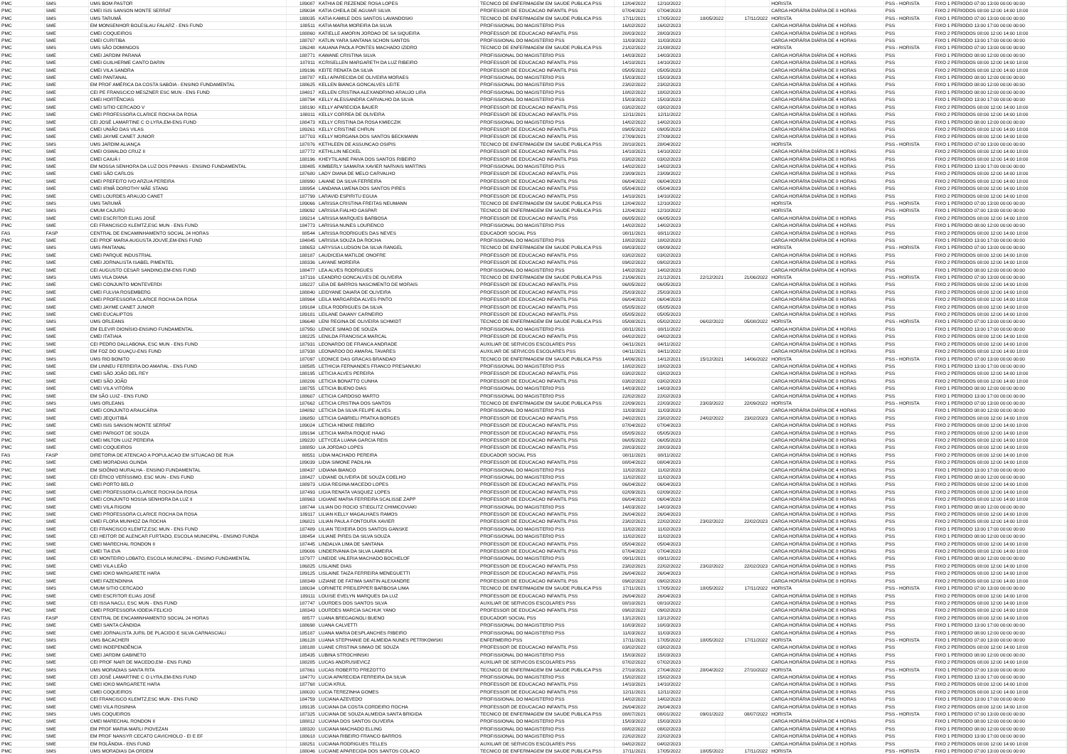| PMC | SMS | UMS BOM PASTOR | 189087 | KATHIA DE REZENDE ROSA LOPES | TECNICO DE ENFERMAGEM EM SAUDE PUBLICA PSS | 12/04/2022 | 12/10/2022 | | | HORISTA | PSS - HORISTA | FIXO 1 PERIODO 07:00 13:00 00:00 00:00 |
| PMC | SME | CMEI ISIS SANSON MONTE SERRAT | 189034 | KATIA CHEILA DE AGUIAR SILVA | PROFESSOR DE EDUCACAO INFANTIL PSS | 07/04/2022 | 07/04/2023 | | | CARGA HORÁRIA DIÁRIA DE 8 HORAS | PSS | FIXO 2 PERIODOS 08:00 12:00 14:00 18:00 |
| PMC | SMS | UMS TARUMÃ | 188035 | KATIA KAMILE DOS SANTOS LAVANDOSKI | TECNICO DE ENFERMAGEM EM SAUDE PUBLICA PSS | 17/11/2021 | 17/05/2022 | 18/05/2022 | 17/11/2022 | HORISTA | PSS - HORISTA | FIXO 1 PERIODO 07:00 13:00 00:00 00:00 |
| PMC | SME | EM MONSENHOR BOLESLAU FALARZ - ENS FUND | 188511 | KATIA MARIA MOREIRA DA SILVA | PROFISSIONAL DO MAGISTERIO PSS | 16/02/2022 | 16/02/2023 | | | CARGA HORÁRIA DIÁRIA DE 4 HORAS | PSS | FIXO 1 PERIODO 13:00 17:00 00:00 00:00 |
| PMC | SME | CMEI COQUEIROS | 188860 | KATIELLE AMORIN JORDAO DE SA SIQUEIRA | PROFESSOR DE EDUCACAO INFANTIL PSS | 28/03/2022 | 28/03/2023 | | | CARGA HORÁRIA DIÁRIA DE 8 HORAS | PSS | FIXO 2 PERIODOS 08:00 12:00 14:00 18:00 |
| PMC | SME | CMEI CURITIBA | 188707 | KATLIN YARA SANTANA SCHON SANTOS | PROFISSIONAL DO MAGISTERIO PSS | 11/03/2022 | 11/03/2023 | | | CARGA HORÁRIA DIÁRIA DE 4 HORAS | PSS | FIXO 1 PERIODO 13:00 17:00 00:00 00:00 |
| PMC | SMS | UMS SÃO DOMINGOS | 186248 | KAUANA PAOLA PONTES MACHADO IZIDRO | TECNICO DE ENFERMAGEM EM SAUDE PUBLICA PSS | 21/02/2022 | 21/08/2022 | | | HORISTA | PSS - HORISTA | FIXO 1 PERIODO 07:00 13:00 00:00 00:00 |
| PMC | SME | CMEI JARDIM PARANÁ | 188771 | KAWANE CRISTINA SILVA | PROFISSIONAL DO MAGISTERIO PSS | 14/03/2022 | 14/03/2023 | | | CARGA HORÁRIA DIÁRIA DE 4 HORAS | PSS | FIXO 1 PERIODO 08:00 12:00 00:00 00:00 |
| PMC | SME | CMEI GUILHERME CANTO DARIN | 187811 | KCRISELLEN MARGARETH DA LUZ RIBEIRO | PROFESSOR DE EDUCACAO INFANTIL PSS | 14/10/2021 | 14/10/2022 | | | CARGA HORÁRIA DIÁRIA DE 8 HORAS | PSS | FIXO 2 PERIODOS 08:00 12:00 14:00 18:00 |
| PMC | SME | CMEI VILA SANDRA | 189196 | KEITE RENATA DA SILVA | PROFESSOR DE EDUCACAO INFANTIL PSS | 05/05/2022 | 05/05/2023 | | | CARGA HORÁRIA DIÁRIA DE 8 HORAS | PSS | FIXO 2 PERIODOS 08:00 12:00 14:00 18:00 |
| PMC | SME | CMEI PANTANAL | 188787 | KELI APARECIDA DE OLIVEIRA MORAES | PROFISSIONAL DO MAGISTERIO PSS | 15/03/2022 | 15/03/2023 | | | CARGA HORÁRIA DIÁRIA DE 4 HORAS | PSS | FIXO 1 PERIODO 08:00 12:00 00:00 00:00 |
| PMC | SME | EM PROF AMÉRICA DA COSTA SABÓIA - ENSINO FUNDAMENTAL | 188625 | KELLEN BIANCA GONCALVES LEITE | PROFISSIONAL DO MAGISTERIO PSS | 23/02/2022 | 23/02/2023 | | | CARGA HORÁRIA DIÁRIA DE 4 HORAS | PSS | FIXO 1 PERIODO 08:00 12:00 00:00 00:00 |
| PMC | SME | CEI PE FRANSCICO MESZNER ESC MUN - ENS FUND | 184817 | KELLEN CRISTINA ALEXANDRINO ARAUJO LIRA | PROFISSIONAL DO MAGISTERIO PSS | 18/02/2022 | 18/02/2023 | | | CARGA HORÁRIA DIÁRIA DE 4 HORAS | PSS | FIXO 1 PERIODO 08:00 12:00 00:00 00:00 |
| PMC | SME | CMEI HORTÊNCIAS | 188794 | KELLY ALESSANDRA CARVALHO DA SILVA | PROFISSIONAL DO MAGISTERIO PSS | 15/03/2022 | 15/03/2023 | | | CARGA HORÁRIA DIÁRIA DE 4 HORAS | PSS | FIXO 1 PERIODO 13:00 17:00 00:00 00:00 |
| PMC | SME | CMEI SITIO CERCADO V | 188190 | KELLY APARECIDA BAUER | PROFESSOR DE EDUCACAO INFANTIL PSS | 03/02/2022 | 03/02/2023 | | | CARGA HORÁRIA DIÁRIA DE 8 HORAS | PSS | FIXO 2 PERIODOS 08:00 12:00 14:00 18:00 |
| PMC | SME | CMEI PROFESSORA CLARICE ROCHA DA ROSA | 188011 | KELLY CORREA DE OLIVEIRA | PROFESSOR DE EDUCACAO INFANTIL PSS | 12/11/2021 | 12/11/2022 | | | CARGA HORÁRIA DIÁRIA DE 8 HORAS | PSS | FIXO 2 PERIODOS 08:00 12:00 14:00 18:00 |
| PMC | SME | CEI JOSÉ LAMARTINE C O LYRA,EM-ENS FUND | 188473 | KELLY CRISTINA DA ROSA KMIECZIK | PROFISSIONAL DO MAGISTERIO PSS | 14/02/2022 | 14/02/2023 | | | CARGA HORÁRIA DIÁRIA DE 4 HORAS | PSS | FIXO 1 PERIODO 08:00 12:00 00:00 00:00 |
| PMC | SME | CMEI UNIÃO DAS VILAS | 189261 | KELLY CRISTINE CHRUN | PROFESSOR DE EDUCACAO INFANTIL PSS | 09/05/2022 | 09/05/2023 | | | CARGA HORÁRIA DIÁRIA DE 8 HORAS | PSS | FIXO 2 PERIODOS 08:00 12:00 14:00 18:00 |
| PMC | SME | CMEI JAYME CANET JUNIOR | 187703 | KELLY MORGANA DOS SANTOS BECKMANN | PROFESSOR DE EDUCACAO INFANTIL PSS | 27/09/2021 | 27/09/2022 | | | CARGA HORÁRIA DIÁRIA DE 8 HORAS | PSS | FIXO 2 PERIODOS 08:00 12:00 14:00 18:00 |
| PMC | SMS | UMS JARDIM ALIANÇA | 187876 | KETHLEEN DE ASSUNCAO OSIPIS | TECNICO DE ENFERMAGEM EM SAUDE PUBLICA PSS | 28/10/2021 | 28/04/2022 | | | HORISTA | PSS - HORISTA | FIXO 1 PERIODO 07:00 13:00 00:00 00:00 |
| PMC | SME | CMEI OSWALDO CRUZ II | 187772 | KETHLLIN NECKEL | PROFESSOR DE EDUCACAO INFANTIL PSS | 14/10/2021 | 14/10/2022 | | | CARGA HORÁRIA DIÁRIA DE 8 HORAS | PSS | FIXO 2 PERIODOS 08:00 12:00 14:00 18:00 |
| PMC | SME | CMEI CAIUÁ I | 188196 | KHEYTILAINE PAIVA DOS SANTOS RIBEIRO | PROFESSOR DE EDUCACAO INFANTIL PSS | 03/02/2022 | 03/02/2023 | | | CARGA HORÁRIA DIÁRIA DE 8 HORAS | PSS | FIXO 2 PERIODOS 08:00 12:00 14:00 18:00 |
| PMC | SME | EM NOSSA SENHORA DA LUZ DOS PINHAIS - ENSINO FUNDAMENTAL | 188485 | KIMBERLY SAMARIA XAVIER NARVAIS MARTINS | PROFISSIONAL DO MAGISTERIO PSS | 14/02/2022 | 14/02/2023 | | | CARGA HORÁRIA DIÁRIA DE 4 HORAS | PSS | FIXO 1 PERIODO 13:00 17:00 00:00 00:00 |
| PMC | SME | CMEI SÃO CARLOS | 187680 | LADY DIANA DE MELO CARVALHO | PROFESSOR DE EDUCACAO INFANTIL PSS | 23/09/2021 | 23/09/2022 | | | CARGA HORÁRIA DIÁRIA DE 8 HORAS | PSS | FIXO 2 PERIODOS 08:00 12:00 14:00 18:00 |
| PMC | SME | CMEI PREFEITO IVO ARZUA PEREIRA | 188990 | LAIANE DA SILVA FERREIRA | PROFESSOR DE EDUCACAO INFANTIL PSS | 06/04/2022 | 06/04/2023 | | | CARGA HORÁRIA DIÁRIA DE 8 HORAS | PSS | FIXO 2 PERIODOS 08:00 12:00 14:00 18:00 |
| PMC | SME | CMEI IRMÃ DOROTHY MÃE STANG | 188954 | LANDANA LWENA DOS SANTOS PIRES | PROFESSOR DE EDUCACAO INFANTIL PSS | 05/04/2022 | 05/04/2023 | | | CARGA HORÁRIA DIÁRIA DE 8 HORAS | PSS | FIXO 2 PERIODOS 08:00 12:00 14:00 18:00 |
| PMC | SME | CMEI LOURDES ARAUJO CANET | 187799 | LARAVID ESPIRITU EGUIA | PROFESSOR DE EDUCACAO INFANTIL PSS | 14/10/2021 | 14/10/2022 | | | CARGA HORÁRIA DIÁRIA DE 8 HORAS | PSS | FIXO 2 PERIODOS 08:00 12:00 14:00 18:00 |
| PMC | SMS | UMS TARUMÃ | 189066 | LARISSA CRISTINA FREITAS NEUMANN | TECNICO DE ENFERMAGEM EM SAUDE PUBLICA PSS | 12/04/2022 | 12/10/2022 | | | HORISTA | PSS - HORISTA | FIXO 1 PERIODO 07:00 13:00 00:00 00:00 |
| PMC | SMS | CMUM CAJURÚ | 189092 | LARISSA FIALHO GASPAR | TECNICO DE ENFERMAGEM EM SAUDE PUBLICA PSS | 12/04/2022 | 12/10/2022 | | | HORISTA | PSS - HORISTA | FIXO 1 PERIODO 07:00 13:00 00:00 00:00 |
| PMC | SME | CMEI ESCRITOR ELIAS JOSÉ | 189214 | LARISSA MARQUES BARBOSA | PROFESSOR DE EDUCACAO INFANTIL PSS | 06/05/2022 | 06/05/2023 | | | CARGA HORÁRIA DIÁRIA DE 8 HORAS | PSS | FIXO 2 PERIODOS 08:00 12:00 14:00 18:00 |
| PMC | SME | CEI FRANCISCO KLEMTZ,ESC MUN - ENS FUND | 184773 | LARISSA NUNES LOURENCO | PROFISSIONAL DO MAGISTERIO PSS | 14/02/2022 | 14/02/2023 | | | CARGA HORÁRIA DIÁRIA DE 4 HORAS | PSS | FIXO 1 PERIODO 08:00 12:00 00:00 00:00 |
| FAS | FASP | CENTRAL DE ENCAMINHAMENTO SOCIAL 24 HORAS | 88544 | LARISSA RODRIGUES DAS NEVES | EDUCADOR SOCIAL PSS | 08/11/2021 | 08/11/2022 | | | CARGA HORÁRIA DIÁRIA DE 8 HORAS | PSS | FIXO 2 PERIODOS 08:00 12:00 14:00 18:00 |
| PMC | SME | CEI PROF MARIA AUGUSTA JOUVE,EM-ENS FUND | 184845 | LARISSA SOUZA DA ROCHA | PROFISSIONAL DO MAGISTERIO PSS | 18/02/2022 | 18/02/2023 | | | CARGA HORÁRIA DIÁRIA DE 4 HORAS | PSS | FIXO 1 PERIODO 13:00 17:00 00:00 00:00 |
| PMC | SMS | UMS PANTANAL | 188653 | LARYSSA LUDSON DA SILVA RANGEL | TECNICO DE ENFERMAGEM EM SAUDE PUBLICA PSS | 09/03/2022 | 09/09/2022 | | | HORISTA | PSS - HORISTA | FIXO 1 PERIODO 07:00 13:00 00:00 00:00 |
| PMC | SME | CMEI PARQUE INDUSTRIAL | 188187 | LAUDICEIA MATILDE ONOFRE | PROFESSOR DE EDUCACAO INFANTIL PSS | 03/02/2022 | 03/02/2023 | | | CARGA HORÁRIA DIÁRIA DE 8 HORAS | PSS | FIXO 2 PERIODOS 08:00 12:00 14:00 18:00 |
| PMC | SME | CMEI JORNALISTA ISABEL PIMENTEL | 188336 | LAYANE MOREIRA | PROFESSOR DE EDUCACAO INFANTIL PSS | 09/02/2022 | 09/02/2023 | | | CARGA HORÁRIA DIÁRIA DE 8 HORAS | PSS | FIXO 2 PERIODOS 08:00 12:00 14:00 18:00 |
| PMC | SME | CEI AUGUSTO CESAR SANDINO,EM-ENS FUND | 188477 | LEA ALVES RODRIGUES | PROFISSIONAL DO MAGISTERIO PSS | 14/02/2022 | 14/02/2023 | | | CARGA HORÁRIA DIÁRIA DE 4 HORAS | PSS | FIXO 1 PERIODO 08:00 12:00 00:00 00:00 |
| PMC | SMS | UMS VILA DIANA | 187116 | LEANDRO GONCALVES DE OLIVEIRA | TECNICO DE ENFERMAGEM EM SAUDE PUBLICA PSS | 21/06/2021 | 21/12/2021 | 22/12/2021 | 21/06/2022 | HORISTA | PSS - HORISTA | FIXO 1 PERIODO 07:00 13:00 00:00 00:00 |
| PMC | SME | CMEI CONJUNTO MONTEVERDI | 189227 | LEIA DE BARROS NASCIMENTO DE MORAIS | PROFESSOR DE EDUCACAO INFANTIL PSS | 06/05/2022 | 06/05/2023 | | | CARGA HORÁRIA DIÁRIA DE 8 HORAS | PSS | FIXO 2 PERIODOS 08:00 12:00 14:00 18:00 |
| PMC | SME | CMEI FULVIA ROSEMBERG | 188840 | LEIDYANE DAIARA DE OLIVEIRA | PROFESSOR DE EDUCACAO INFANTIL PSS | 25/03/2022 | 25/03/2023 | | | CARGA HORÁRIA DIÁRIA DE 8 HORAS | PSS | FIXO 2 PERIODOS 08:00 12:00 14:00 18:00 |
| PMC | SME | CMEI PROFESSORA CLARICE ROCHA DA ROSA | 188964 | LEILA MARGARIDA ALVES PINTO | PROFESSOR DE EDUCACAO INFANTIL PSS | 06/04/2022 | 06/04/2023 | | | CARGA HORÁRIA DIÁRIA DE 8 HORAS | PSS | FIXO 2 PERIODOS 08:00 12:00 14:00 18:00 |
| PMC | SME | CMEI JAYME CANET JUNIOR | 189184 | LEILA RODRIGUES DA SILVA | PROFESSOR DE EDUCACAO INFANTIL PSS | 05/05/2022 | 05/05/2023 | | | CARGA HORÁRIA DIÁRIA DE 8 HORAS | PSS | FIXO 2 PERIODOS 08:00 12:00 14:00 18:00 |
| PMC | SME | CMEI EUCALIPTOS | 189181 | LEILANE DAIANY CARNEIRO | PROFESSOR DE EDUCACAO INFANTIL PSS | 05/05/2022 | 05/05/2023 | | | CARGA HORÁRIA DIÁRIA DE 8 HORAS | PSS | FIXO 2 PERIODOS 08:00 12:00 14:00 18:00 |
| PMC | SMS | UMS ORLEANS | 186648 | LENI REGINA DE OLIVEIRA SCHMIDT | TECNICO DE ENFERMAGEM EM SAUDE PUBLICA PSS | 05/08/2021 | 05/02/2022 | 06/02/2022 | 05/08/2022 | HORISTA | PSS - HORISTA | FIXO 1 PERIODO 07:00 13:00 00:00 00:00 |
| PMC | SME | EM ELEVIR DIONÍSIO-ENSINO FUNDAMENTAL | 187950 | LENICE SIMAO DE SOUZA | PROFISSIONAL DO MAGISTERIO PSS | 08/11/2021 | 08/11/2022 | | | CARGA HORÁRIA DIÁRIA DE 4 HORAS | PSS | FIXO 1 PERIODO 13:00 17:00 00:00 00:00 |
| PMC | SME | CMEI ITATIAIA | 188225 | LENILDA FRANCISCA MARCAL | PROFESSOR DE EDUCACAO INFANTIL PSS | 04/02/2022 | 04/02/2023 | | | CARGA HORÁRIA DIÁRIA DE 8 HORAS | PSS | FIXO 2 PERIODOS 08:00 12:00 14:00 18:00 |
| PMC | SME | CEI PEDRO DALLABONA, ESC MUN - ENS FUND | 187931 | LEONARDO DE FRANCA ANDRADE | AUXILIAR DE SERVICOS ESCOLARES PSS | 04/11/2021 | 04/11/2022 | | | CARGA HORÁRIA DIÁRIA DE 8 HORAS | PSS | FIXO 2 PERIODOS 08:00 12:00 14:00 18:00 |
| PMC | SME | EM FOZ DO IGUAÇU-ENS FUND | 187938 | LEONARDO DO AMARAL TAVARES | AUXILIAR DE SERVICOS ESCOLARES PSS | 04/11/2021 | 04/11/2022 | | | CARGA HORÁRIA DIÁRIA DE 8 HORAS | PSS | FIXO 2 PERIODOS 08:00 12:00 14:00 18:00 |
| PMC | SMS | UMS RIO BONITO | 187097 | LEONICE DAS GRACAS BRANDAO | TECNICO DE ENFERMAGEM EM SAUDE PUBLICA PSS | 14/06/2021 | 14/12/2021 | 15/12/2021 | 14/06/2022 | HORISTA | PSS - HORISTA | FIXO 1 PERIODO 07:00 13:00 00:00 00:00 |
| PMC | SME | EM LINNEU FERREIRA DO AMARAL - ENS FUND | 188585 | LETHICIA FERNANDES FRANCO PRESANIUKI | PROFISSIONAL DO MAGISTERIO PSS | 18/02/2022 | 18/02/2023 | | | CARGA HORÁRIA DIÁRIA DE 4 HORAS | PSS | FIXO 1 PERIODO 13:00 17:00 00:00 00:00 |
| PMC | SME | CMEI SÃO JOÃO DEL REY | 188195 | LETICIA ALVES PEREIRA | PROFESSOR DE EDUCACAO INFANTIL PSS | 03/02/2022 | 03/02/2023 | | | CARGA HORÁRIA DIÁRIA DE 8 HORAS | PSS | FIXO 2 PERIODOS 08:00 12:00 14:00 18:00 |
| PMC | SME | CMEI SÃO JOÃO | 188206 | LETICIA BONATTO CUNHA | PROFESSOR DE EDUCACAO INFANTIL PSS | 03/02/2022 | 03/02/2023 | | | CARGA HORÁRIA DIÁRIA DE 8 HORAS | PSS | FIXO 2 PERIODOS 08:00 12:00 14:00 18:00 |
| PMC | SME | CMEI VILA VITÓRIA | 188755 | LETICIA BUENO DIAS | PROFISSIONAL DO MAGISTERIO PSS | 14/03/2022 | 14/03/2023 | | | CARGA HORÁRIA DIÁRIA DE 4 HORAS | PSS | FIXO 1 PERIODO 08:00 12:00 00:00 00:00 |
| PMC | SME | EM SÃO LUIZ - ENS FUND | 188607 | LETICIA CARDOSO MARTO | PROFISSIONAL DO MAGISTERIO PSS | 22/02/2022 | 22/02/2023 | | | CARGA HORÁRIA DIÁRIA DE 4 HORAS | PSS | FIXO 1 PERIODO 13:00 17:00 00:00 00:00 |
| PMC | SMS | UMS ORLEANS | 187662 | LETICIA CRISTINA DOS SANTOS | TECNICO DE ENFERMAGEM EM SAUDE PUBLICA PSS | 22/09/2021 | 22/03/2022 | 23/03/2022 | 22/09/2022 | HORISTA | PSS - HORISTA | FIXO 1 PERIODO 07:00 13:00 00:00 00:00 |
| PMC | SME | CMEI CONJUNTO ARAUCÁRIA | 184892 | LETICIA DA SILVA FELIPE ALVES | PROFISSIONAL DO MAGISTERIO PSS | 11/03/2022 | 11/03/2023 | | | CARGA HORÁRIA DIÁRIA DE 4 HORAS | PSS | FIXO 1 PERIODO 08:00 12:00 00:00 00:00 |
| PMC | SME | CMEI JEQUITIBÁ | 186850 | LETICIA GABRIELI PRATKA BORGES | PROFESSOR DE EDUCACAO INFANTIL PSS | 24/02/2021 | 23/02/2022 | 24/02/2022 | 23/02/2023 | CARGA HORÁRIA DIÁRIA DE 8 HORAS | PSS | FIXO 2 PERIODOS 08:00 12:00 14:00 18:00 |
| PMC | SME | CMEI ISIS SANSON MONTE SERRAT | 189024 | LETICIA HENKE RIBEIRO | PROFESSOR DE EDUCACAO INFANTIL PSS | 07/04/2022 | 07/04/2023 | | | CARGA HORÁRIA DIÁRIA DE 8 HORAS | PSS | FIXO 2 PERIODOS 08:00 12:00 14:00 18:00 |
| PMC | SME | CMEI PARIGOT DE SOUZA | 189194 | LETICIA MARIA ROQUE HAAG | PROFESSOR DE EDUCACAO INFANTIL PSS | 05/05/2022 | 05/05/2023 | | | CARGA HORÁRIA DIÁRIA DE 8 HORAS | PSS | FIXO 2 PERIODOS 08:00 12:00 14:00 18:00 |
| PMC | SME | CMEI MILTON LUIZ PEREIRA | 189220 | LETYCEA LUANA GARCIA REIS | PROFESSOR DE EDUCACAO INFANTIL PSS | 06/05/2022 | 06/05/2023 | | | CARGA HORÁRIA DIÁRIA DE 8 HORAS | PSS | FIXO 2 PERIODOS 08:00 12:00 14:00 18:00 |
| PMC | SME | CMEI COQUEIROS | 188850 | LIA JORDAO LOPES | PROFESSOR DE EDUCACAO INFANTIL PSS | 28/03/2022 | 28/03/2023 | | | CARGA HORÁRIA DIÁRIA DE 8 HORAS | PSS | FIXO 2 PERIODOS 08:00 12:00 14:00 18:00 |
| FAS | FASP | DIRETORIA DE ATENCAO A POPULACAO EM SITUACAO DE RUA | 88551 | LIDIA MACHADO PEREIRA | EDUCADOR SOCIAL PSS | 08/11/2021 | 08/11/2022 | | | CARGA HORÁRIA DIÁRIA DE 8 HORAS | PSS | FIXO 2 PERIODOS 08:00 12:00 14:00 18:00 |
| PMC | SME | CMEI MORADIAS OLINDA | 189039 | LIDIA SIMONE PADILHA | PROFESSOR DE EDUCACAO INFANTIL PSS | 08/04/2022 | 08/04/2023 | | | CARGA HORÁRIA DIÁRIA DE 8 HORAS | PSS | FIXO 2 PERIODOS 08:00 12:00 14:00 18:00 |
| PMC | SME | EM SIDÔNIO MURALHA - ENSINO FUNDAMENTAL | 188437 | LIDIANA BIANCO | PROFISSIONAL DO MAGISTERIO PSS | 11/02/2022 | 11/02/2023 | | | CARGA HORÁRIA DIÁRIA DE 4 HORAS | PSS | FIXO 1 PERIODO 13:00 17:00 00:00 00:00 |
| PMC | SME | CEI ÉRICO VERÍSSIMO, ESC MUN - ENS FUND | 188427 | LIDIANE OLIVEIRA DE SOUZA COELHO | PROFISSIONAL DO MAGISTERIO PSS | 11/02/2022 | 11/02/2023 | | | CARGA HORÁRIA DIÁRIA DE 4 HORAS | PSS | FIXO 1 PERIODO 08:00 12:00 00:00 00:00 |
| PMC | SME | CMEI PORTO BELO | 188973 | LIGIA REGINA MACEDO LOPES | PROFESSOR DE EDUCACAO INFANTIL PSS | 06/04/2022 | 06/04/2023 | | | CARGA HORÁRIA DIÁRIA DE 8 HORAS | PSS | FIXO 2 PERIODOS 08:00 12:00 14:00 18:00 |
| PMC | SME | CMEI PROFESSORA CLARICE ROCHA DA ROSA | 187493 | LIGIA RENATA VASQUEZ LOPES | PROFESSOR DE EDUCACAO INFANTIL PSS | 02/09/2021 | 02/09/2022 | | | CARGA HORÁRIA DIÁRIA DE 8 HORAS | PSS | FIXO 2 PERIODOS 08:00 12:00 14:00 18:00 |
| PMC | SME | CMEI CONJUNTO NOSSA SENHORA DA LUZ II | 188963 | LIGIANE MARIA FERREIRA SCALISSE ZAPP | PROFESSOR DE EDUCACAO INFANTIL PSS | 06/04/2022 | 06/04/2023 | | | CARGA HORÁRIA DIÁRIA DE 8 HORAS | PSS | FIXO 2 PERIODOS 08:00 12:00 14:00 18:00 |
| PMC | SME | CMEI VILA RIGONI | 188744 | LILIAN DO ROCIO STIEGLITZ CHIMICOVIAKI | PROFISSIONAL DO MAGISTERIO PSS | 14/03/2022 | 14/03/2023 | | | CARGA HORÁRIA DIÁRIA DE 4 HORAS | PSS | FIXO 1 PERIODO 08:00 12:00 00:00 00:00 |
| PMC | SME | CMEI PROFESSORA CLARICE ROCHA DA ROSA | 189117 | LILIAN KELLY MAGALHAES RAMOS | PROFESSOR DE EDUCACAO INFANTIL PSS | 26/04/2022 | 26/04/2023 | | | CARGA HORÁRIA DIÁRIA DE 8 HORAS | PSS | FIXO 2 PERIODOS 08:00 12:00 14:00 18:00 |
| PMC | SME | CMEI FLORA MUNHOZ DA ROCHA | 186821 | LILIAN PAULA FONTOURA XAVIER | PROFESSOR DE EDUCACAO INFANTIL PSS | 23/02/2021 | 22/02/2022 | 23/02/2022 | 22/02/2023 | CARGA HORÁRIA DIÁRIA DE 8 HORAS | PSS | FIXO 2 PERIODOS 08:00 12:00 14:00 18:00 |
| PMC | SME | CEI FRANCISCO KLEMTZ,ESC MUN - ENS FUND | 187489 | LILIAN TEIXEIRA DOS SANTOS GANSKE | PROFISSIONAL DO MAGISTERIO PSS | 11/02/2022 | 11/02/2023 | | | CARGA HORÁRIA DIÁRIA DE 4 HORAS | PSS | FIXO 1 PERIODO 13:00 17:00 00:00 00:00 |
| PMC | SME | CEI HEITOR DE ALENCAR FURTADO, ESCOLA MUNICIPAL - ENSINO FUNDA | 188454 | LILIANE PIRES DA SILVA SOUZA | PROFISSIONAL DO MAGISTERIO PSS | 11/02/2022 | 11/02/2023 | | | CARGA HORÁRIA DIÁRIA DE 4 HORAS | PSS | FIXO 1 PERIODO 08:00 12:00 00:00 00:00 |
| PMC | SME | CMEI MARECHAL RONDON II | 187445 | LINDALVA LIMA DE SANTANA | PROFESSOR DE EDUCACAO INFANTIL PSS | 05/04/2022 | 05/04/2023 | | | CARGA HORÁRIA DIÁRIA DE 8 HORAS | PSS | FIXO 2 PERIODOS 08:00 12:00 14:00 18:00 |
| PMC | SME | CMEI TIA EVA | 189006 | LINDERVANIA DA SILVA LAMEIRA | PROFESSOR DE EDUCACAO INFANTIL PSS | 07/04/2022 | 07/04/2023 | | | CARGA HORÁRIA DIÁRIA DE 8 HORAS | PSS | FIXO 2 PERIODOS 08:00 12:00 14:00 18:00 |
| PMC | SME | CEI MONTEIRO LOBATO, ESCOLA MUNICIPAL - ENSINO FUNDAMENTAL | 187977 | LINEIDE VALERIA MACHADO BOCHELOF | PROFISSIONAL DO MAGISTERIO PSS | 09/11/2021 | 09/11/2022 | | | CARGA HORÁRIA DIÁRIA DE 4 HORAS | PSS | FIXO 1 PERIODO 08:00 12:00 00:00 00:00 |
| PMC | SME | CMEI VILA LEÃO | 186825 | LISLAINE DIAS | PROFESSOR DE EDUCACAO INFANTIL PSS | 23/02/2021 | 22/02/2022 | 23/02/2022 | 22/02/2023 | CARGA HORÁRIA DIÁRIA DE 8 HORAS | PSS | FIXO 2 PERIODOS 08:00 12:00 14:00 18:00 |
| PMC | SME | CMEI IOKO MARGARETE HARA | 189125 | LISLAINE TAIZA FERREIRA MENEGUETTI | PROFESSOR DE EDUCACAO INFANTIL PSS | 26/04/2022 | 26/04/2023 | | | CARGA HORÁRIA DIÁRIA DE 8 HORAS | PSS | FIXO 2 PERIODOS 08:00 12:00 14:00 18:00 |
| PMC | SME | CMEI FAZENDINHA | 188349 | LIZIANE DE FATIMA SANTIN ALEXANDRE | PROFESSOR DE EDUCACAO INFANTIL PSS | 09/02/2022 | 09/02/2023 | | | CARGA HORÁRIA DIÁRIA DE 8 HORAS | PSS | FIXO 2 PERIODOS 08:00 12:00 14:00 18:00 |
| PMC | SMS | CMUM SITIO CERCADO | 188034 | LORINETE PREILEPPER BARBOSA LIMA | TECNICO DE ENFERMAGEM EM SAUDE PUBLICA PSS | 17/11/2021 | 17/05/2022 | 18/05/2022 | 17/11/2022 | HORISTA | PSS - HORISTA | FIXO 1 PERIODO 07:00 13:00 00:00 00:00 |
| PMC | SME | CMEI ESCRITOR ELIAS JOSÉ | 189111 | LOUISE EVELYN MARQUES DA LUZ | PROFESSOR DE EDUCACAO INFANTIL PSS | 26/04/2022 | 26/04/2023 | | | CARGA HORÁRIA DIÁRIA DE 8 HORAS | PSS | FIXO 2 PERIODOS 08:00 12:00 14:00 18:00 |
| PMC | SME | CEI ISSA NACLI, ESC MUN - ENS FUND | 187747 | LOURDES DOS SANTOS SILVA | AUXILIAR DE SERVICOS ESCOLARES PSS | 08/10/2021 | 08/10/2022 | | | CARGA HORÁRIA DIÁRIA DE 8 HORAS | PSS | FIXO 2 PERIODOS 08:00 12:00 14:00 18:00 |
| PMC | SME | CMEI PROFESSORA IODEIA FELICIO | 188343 | LOURDES MARCIA SACHUK YANO | PROFESSOR DE EDUCACAO INFANTIL PSS | 09/02/2022 | 09/02/2023 | | | CARGA HORÁRIA DIÁRIA DE 8 HORAS | PSS | FIXO 2 PERIODOS 08:00 12:00 14:00 18:00 |
| FAS | FASP | CENTRAL DE ENCAMINHAMENTO SOCIAL 24 HORAS | 88577 | LUANA BREGAGNOLI BUENO | EDUCADOR SOCIAL PSS | 13/12/2021 | 13/12/2022 | | | CARGA HORÁRIA DIÁRIA DE 8 HORAS | PSS | FIXO 2 PERIODOS 08:00 12:00 14:00 18:00 |
| PMC | SME | CMEI SANTA CÂNDIDA | 188698 | LUANA CALVETTI | PROFISSIONAL DO MAGISTERIO PSS | 10/03/2022 | 10/03/2023 | | | CARGA HORÁRIA DIÁRIA DE 4 HORAS | PSS | FIXO 1 PERIODO 13:00 17:00 00:00 00:00 |
| PMC | SME | CMEI JORNALISTA JURIL DE PLACIDO E SILVA CARNASCIALI | 185187 | LUANA MARIA DESPLANCHES RIBEIRO | PROFISSIONAL DO MAGISTERIO PSS | 11/03/2022 | 11/03/2023 | | | CARGA HORÁRIA DIÁRIA DE 4 HORAS | PSS | FIXO 1 PERIODO 08:00 12:00 00:00 00:00 |
| PMC | SMS | UMS BACACHERI | 186128 | LUANA STEPHANIE DE ALMEIDA NUNES PETRIKOWSKI | ENFERMEIRO PSS | 17/11/2021 | 17/05/2022 | 18/05/2022 | 17/11/2022 | HORISTA | PSS - HORISTA | FIXO 1 PERIODO 07:00 13:00 00:00 00:00 |
| PMC | SME | CMEI INDEPENDÊNCIA | 188188 | LUANE CRISTINA SIMAO DE SOUZA | PROFESSOR DE EDUCACAO INFANTIL PSS | 03/02/2022 | 03/02/2023 | | | CARGA HORÁRIA DIÁRIA DE 8 HORAS | PSS | FIXO 2 PERIODOS 08:00 12:00 14:00 18:00 |
| PMC | SME | CMEI JARDIM GABINETO | 185435 | LUBINA STROCHINSKI | PROFISSIONAL DO MAGISTERIO PSS | 15/03/2022 | 15/03/2023 | | | CARGA HORÁRIA DIÁRIA DE 4 HORAS | PSS | FIXO 1 PERIODO 08:00 12:00 00:00 00:00 |
| PMC | SME | CEI PROF NAIR DE MACEDO,EM - ENS FUND | 188285 | LUCAS ANDRUSIEVICZ | AUXILIAR DE SERVICOS ESCOLARES PSS | 07/02/2022 | 07/02/2023 | | | CARGA HORÁRIA DIÁRIA DE 8 HORAS | PSS | FIXO 2 PERIODOS 08:00 12:00 14:00 18:00 |
| PMC | SMS | UMS MORADIAS SANTA RITA | 187861 | LUCAS ROBERTO PREZOTTO | TECNICO DE ENFERMAGEM EM SAUDE PUBLICA PSS | 27/10/2021 | 27/04/2022 | 28/04/2022 | 27/10/2022 | HORISTA | PSS - HORISTA | FIXO 1 PERIODO 07:00 13:00 00:00 00:00 |
| PMC | SME | CEI JOSÉ LAMARTINE C O LYRA,EM-ENS FUND | 184770 | LUCIA APARECIDA FERREIRA DA SILVA | PROFISSIONAL DO MAGISTERIO PSS | 15/02/2022 | 15/02/2023 | | | CARGA HORÁRIA DIÁRIA DE 4 HORAS | PSS | FIXO 1 PERIODO 13:00 17:00 00:00 00:00 |
| PMC | SME | CMEI IOKO MARGARETE HARA | 187768 | LUCIA KRUL | PROFESSOR DE EDUCACAO INFANTIL PSS | 14/10/2021 | 14/10/2022 | | | CARGA HORÁRIA DIÁRIA DE 8 HORAS | PSS | FIXO 2 PERIODOS 08:00 12:00 14:00 18:00 |
| PMC | SME | CMEI COQUEIROS | 188020 | LUCIA TEREZINHA GOMES | PROFESSOR DE EDUCACAO INFANTIL PSS | 12/11/2021 | 12/11/2022 | | | CARGA HORÁRIA DIÁRIA DE 8 HORAS | PSS | FIXO 2 PERIODOS 08:00 12:00 14:00 18:00 |
| PMC | SME | CEI FRANCISCO KLEMTZ,ESC MUN - ENS FUND | 184759 | LUCIANA AZEVEDO | PROFISSIONAL DO MAGISTERIO PSS | 14/02/2022 | 14/02/2023 | | | CARGA HORÁRIA DIÁRIA DE 4 HORAS | PSS | FIXO 1 PERIODO 13:00 17:00 00:00 00:00 |
| PMC | SME | CMEI VILA ROSINHA | 189135 | LUCIANA DA COSTA CORDEIRO ROCHA | PROFESSOR DE EDUCACAO INFANTIL PSS | 26/04/2022 | 26/04/2023 | | | CARGA HORÁRIA DIÁRIA DE 8 HORAS | PSS | FIXO 2 PERIODOS 08:00 12:00 14:00 18:00 |
| PMC | SMS | UMS COQUEIROS | 187325 | LUCIANA DE SOUZA ALMEIDA SANTA BRIGIDA | TECNICO DE ENFERMAGEM EM SAUDE PUBLICA PSS | 08/07/2021 | 08/01/2022 | 09/01/2022 | 08/07/2022 | HORISTA | PSS - HORISTA | FIXO 1 PERIODO 07:00 13:00 00:00 00:00 |
| PMC | SME | CMEI MARECHAL RONDON II | 188812 | LUCIANA DOS SANTOS OLIVEIRA | PROFISSIONAL DO MAGISTERIO PSS | 15/03/2022 | 15/03/2023 | | | CARGA HORÁRIA DIÁRIA DE 4 HORAS | PSS | FIXO 1 PERIODO 08:00 12:00 00:00 00:00 |
| PMC | SME | EM PROF MARIA MARLI PIOVEZAN | 188320 | LUCIANA MACHADO ELLING | PROFISSIONAL DO MAGISTERIO PSS | 08/02/2022 | 08/02/2023 | | | CARGA HORÁRIA DIÁRIA DE 4 HORAS | PSS | FIXO 1 PERIODO 08:00 12:00 00:00 00:00 |
| PMC | SME | EM PROF NANSYR CECATO CAVICHIOLO - EI E EF | 188618 | LUCIANA RIBEIRO FRANCO BARROS | PROFISSIONAL DO MAGISTERIO PSS | 22/02/2022 | 22/02/2023 | | | CARGA HORÁRIA DIÁRIA DE 4 HORAS | PSS | FIXO 1 PERIODO 13:00 17:00 00:00 00:00 |
| PMC | SME | EM ROLÂNDIA - ENS FUND | 188251 | LUCIANA RODRIGUES TELLES | AUXILIAR DE SERVICOS ESCOLARES PSS | 04/02/2022 | 04/02/2023 | | | CARGA HORÁRIA DIÁRIA DE 8 HORAS | PSS | FIXO 2 PERIODOS 08:00 12:00 14:00 18:00 |
| PMC | SMS | UMS MORADIAS DA ORDEM | 188046 | LUCIANE APARECIDA DOS SANTOS COLACO | TECNICO DE ENFERMAGEM EM SAUDE PUBLICA PSS | 17/11/2021 | 17/05/2022 | 18/05/2022 | 17/11/2022 | HORISTA | PSS - HORISTA | FIXO 1 PERIODO 07:00 13:00 00:00 00:00 |